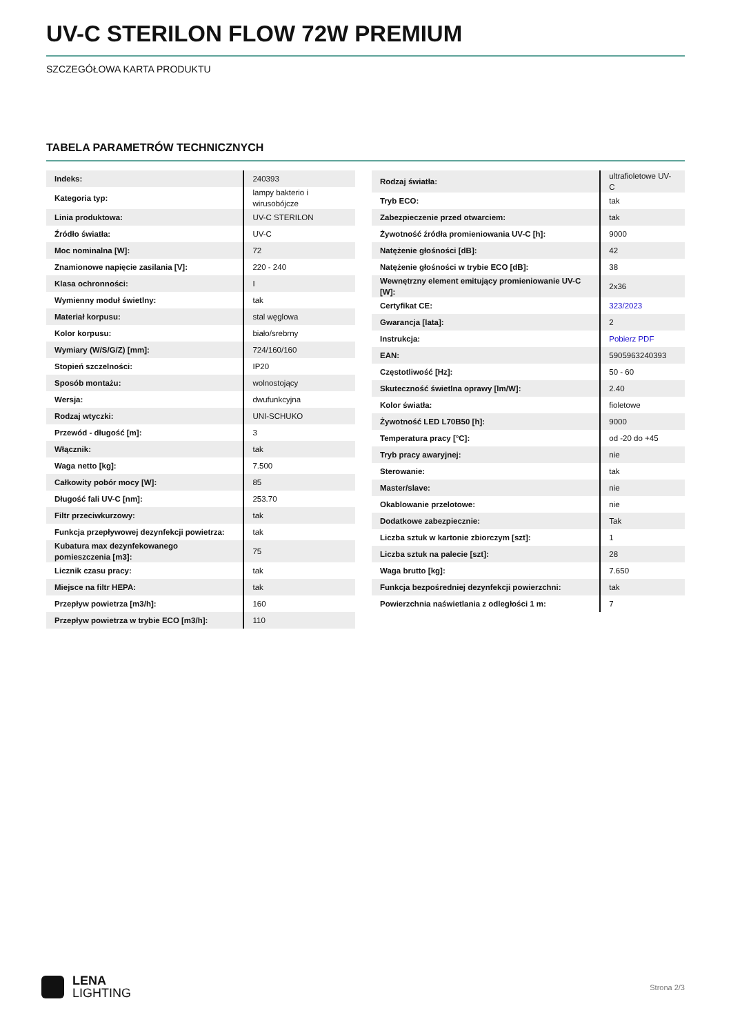UV-C STERILON FLOW 72W PREMIUM
SZCZEGÓŁOWA KARTA PRODUKTU
TABELA PARAMETRÓW TECHNICZNYCH
| Indeks: | 240393 |
| Kategoria typ: | lampy bakterio i wirusobójcze |
| Linia produktowa: | UV-C STERILON |
| Źródło światła: | UV-C |
| Moc nominalna [W]: | 72 |
| Znamionowe napięcie zasilania [V]: | 220 - 240 |
| Klasa ochronności: | I |
| Wymienny moduł świetlny: | tak |
| Materiał korpusu: | stal węglowa |
| Kolor korpusu: | biało/srebrny |
| Wymiary (W/S/G/Z) [mm]: | 724/160/160 |
| Stopień szczelności: | IP20 |
| Sposób montażu: | wolnostojący |
| Wersja: | dwufunkcyjna |
| Rodzaj wtyczki: | UNI-SCHUKO |
| Przewód - długość [m]: | 3 |
| Włącznik: | tak |
| Waga netto [kg]: | 7.500 |
| Całkowity pobór mocy [W]: | 85 |
| Długość fali UV-C [nm]: | 253.70 |
| Filtr przeciwkurzowy: | tak |
| Funkcja przepływowej dezynfekcji powietrza: | tak |
| Kubatura max dezynfekowanego pomieszczenia [m3]: | 75 |
| Licznik czasu pracy: | tak |
| Miejsce na filtr HEPA: | tak |
| Przepływ powietrza [m3/h]: | 160 |
| Przepływ powietrza w trybie ECO [m3/h]: | 110 |
| Rodzaj światła: | ultrafioletowe UV-C |
| Tryb ECO: | tak |
| Zabezpieczenie przed otwarciem: | tak |
| Żywotność źródła promieniowania UV-C [h]: | 9000 |
| Natężenie głośności [dB]: | 42 |
| Natężenie głośności w trybie ECO [dB]: | 38 |
| Wewnętrzny element emitujący promieniowanie UV-C [W]: | 2x36 |
| Certyfikat CE: | 323/2023 |
| Gwarancja [lata]: | 2 |
| Instrukcja: | Pobierz PDF |
| EAN: | 5905963240393 |
| Częstotliwość [Hz]: | 50 - 60 |
| Skuteczność świetlna oprawy [lm/W]: | 2.40 |
| Kolor światła: | fioletowe |
| Żywotność LED L70B50 [h]: | 9000 |
| Temperatura pracy [°C]: | od -20 do +45 |
| Tryb pracy awaryjnej: | nie |
| Sterowanie: | tak |
| Master/slave: | nie |
| Okablowanie przelotowe: | nie |
| Dodatkowe zabezpiecznie: | Tak |
| Liczba sztuk w kartonie zbiorczym [szt]: | 1 |
| Liczba sztuk na palecie [szt]: | 28 |
| Waga brutto [kg]: | 7.650 |
| Funkcja bezpośredniej dezynfekcji powierzchni: | tak |
| Powierzchnia naświetlania z odległości 1 m: | 7 |
LENA
LIGHTING
Strona 2/3